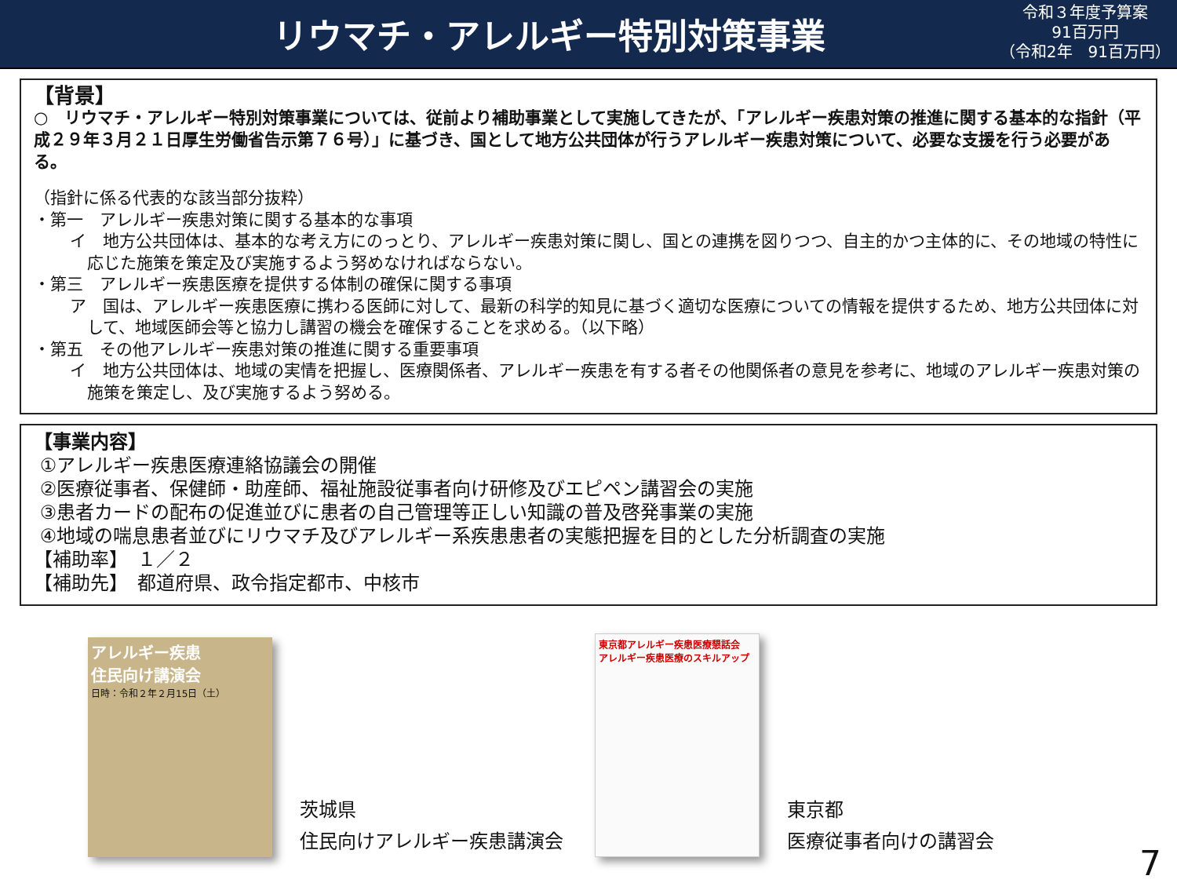リウマチ・アレルギー特別対策事業
令和３年度予算案
91百万円
（令和2年　91百万円）
【背景】
○　リウマチ・アレルギー特別対策事業については、従前より補助事業として実施してきたが、「アレルギー疾患対策の推進に関する基本的な指針（平成２９年３月２１日厚生労働省告示第７６号）」に基づき、国として地方公共団体が行うアレルギー疾患対策について、必要な支援を行う必要がある。
（指針に係る代表的な該当部分抜粋）
・第一　アレルギー疾患対策に関する基本的な事項
イ　地方公共団体は、基本的な考え方にのっとり、アレルギー疾患対策に関し、国との連携を図りつつ、自主的かつ主体的に、その地域の特性に応じた施策を策定及び実施するよう努めなければならない。
・第三　アレルギー疾患医療を提供する体制の確保に関する事項
ア　国は、アレルギー疾患医療に携わる医師に対して、最新の科学的知見に基づく適切な医療についての情報を提供するため、地方公共団体に対して、地域医師会等と協力し講習の機会を確保することを求める。（以下略）
・第五　その他アレルギー疾患対策の推進に関する重要事項
イ　地方公共団体は、地域の実情を把握し、医療関係者、アレルギー疾患を有する者その他関係者の意見を参考に、地域のアレルギー疾患対策の施策を策定し、及び実施するよう努める。
【事業内容】
①アレルギー疾患医療連絡協議会の開催
②医療従事者、保健師・助産師、福祉施設従事者向け研修及びエピペン講習会の実施
③患者カードの配布の促進並びに患者の自己管理等正しい知識の普及啓発事業の実施
④地域の喘息患者並びにリウマチ及びアレルギー系疾患患者の実態把握を目的とした分析調査の実施
【補助率】　１／２
【補助先】　都道府県、政令指定都市、中核市
アレルギー疾患
住民向け講演会
日時：令和２年２月15日（土）
茨城県
住民向けアレルギー疾患講演会
東京都アレルギー疾患医療懇話会
アレルギー疾患医療のスキルアップ
東京都
医療従事者向けの講習会
7